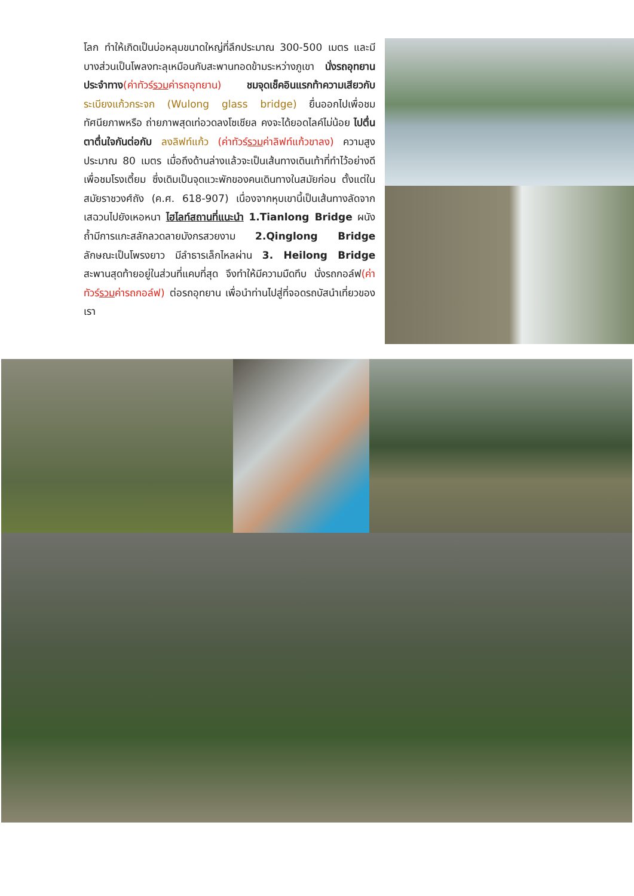โลก ทำให้เกิดเป็นบ่อหลุมขนาดใหญ่ที่ลึกประมาณ 300-500 เมตร และมีบางส่วนเป็นโพลงทะลุเหมือนกับสะพานทอดข้ามระหว่างภูเขา นั่งรถอุทยานประจำทาง(ค่าทัวร์รวมค่ารถอุทยาน) ชมจุดเช็คอินแรกท้าความเสียวกับ ระเบียงแก้วกระจก (Wulong glass bridge) ยื่นออกไปเพื่อชมทัศนียภาพหรือ ถ่ายภาพสุดเท่อวดลงโซเชียล คงจะได้ยอดไลค์ไม่น้อย ไปตื่นตาตื่นใจกันต่อกับ ลงลิฟท์แก้ว (ค่าทัวร์รวมค่าลิฟท์แก้วขาลง) ความสูงประมาณ 80 เมตร เมื่อถึงด้านล่างแล้วจะเป็นเส้นทางเดินเท้าที่ทำไว้อย่างดี เพื่อชมโรงเตี้ยม ซึ่งเดิมเป็นจุดแวะพักของคนเดินทางในสมัยก่อน ตั้งแต่ในสมัยราชวงศ์ถัง (ค.ศ. 618-907) เนื่องจากหุบเขานี้เป็นเส้นทางลัดจากเสฉวนไปยังเหอหนา ไฮไลท์สถานที่แนะนำ 1.Tianlong Bridge ผนังถ้ำมีการแกะสลักลวดลายมังกรสวยงาม 2.Qinglong Bridge ลักษณะเป็นโพรงยาว มีลำธารเล็กไหลผ่าน 3. Heilong Bridge สะพานสุดท้ายอยู่ในส่วนที่แคบที่สุด จึงทำให้มีความมืดทึบ นั่งรถกอล์ฟ(ค่าทัวร์รวมค่ารถกอล์ฟ) ต่อรถอุทยาน เพื่อนำท่านไปสู่ที่จอดรถบัสนำเที่ยวของเรา